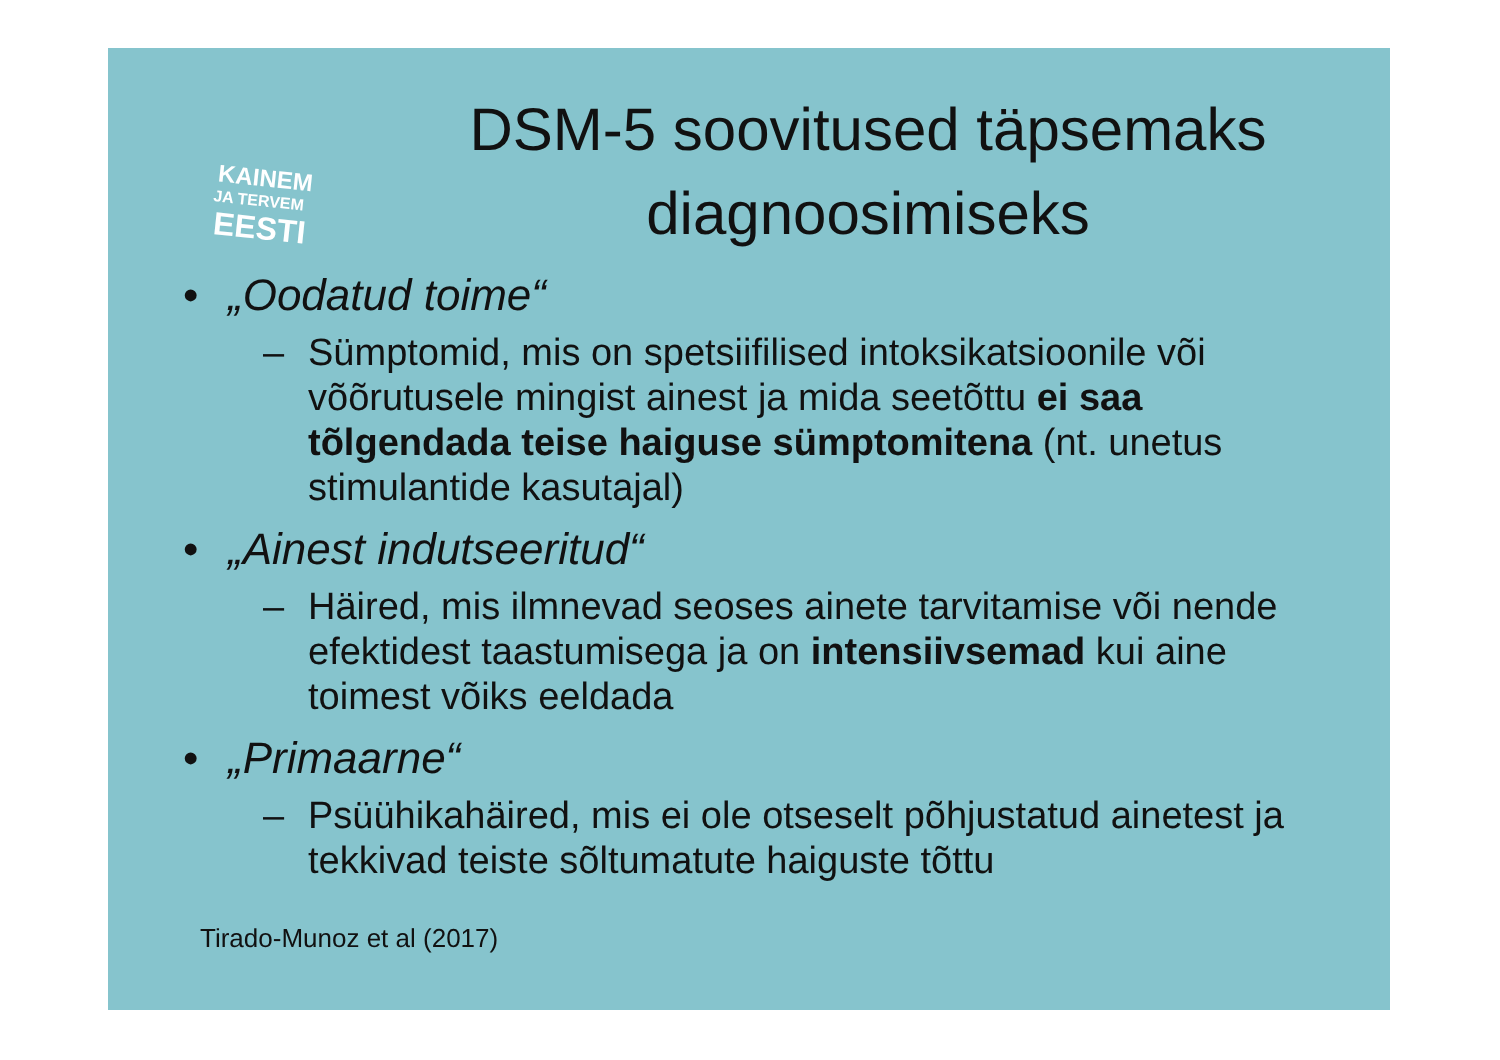KAINEM
JA TERVEM
EESTI
DSM-5 soovitused täpsemaks diagnoosimiseks
• „Oodatud toime“
– Sümptomid, mis on spetsiifilised intoksikatsioonile või võõrutusele mingist ainest ja mida seetõttu ei saa tõlgendada teise haiguse sümptomitena (nt. unetus stimulantide kasutajal)
• „Ainest indutseeritud“
– Häired, mis ilmnevad seoses ainete tarvitamise või nende efektidest taastumisega ja on intensiivsemad kui aine toimest võiks eeldada
• „Primaarne“
– Psüühikahäired, mis ei ole otseselt põhjustatud ainetest ja tekkivad teiste sõltumatute haiguste tõttu
Tirado-Munoz et al (2017)